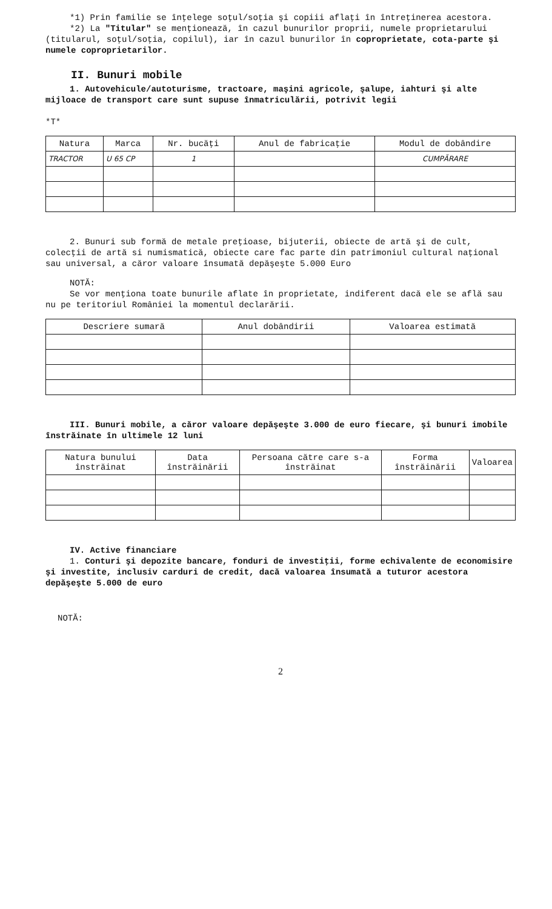*1) Prin familie se înţelege soţul/soţia şi copiii aflaţi în întreţinerea acestora.
*2) La "Titular" se menţionează, în cazul bunurilor proprii, numele proprietarului (titularul, soţul/soţia, copilul), iar în cazul bunurilor în coproprietate, cota-parte şi numele coproprietarilor.
II. Bunuri mobile
1. Autovehicule/autoturisme, tractoare, maşini agricole, şalupe, iahturi şi alte mijloace de transport care sunt supuse înmatriculării, potrivit legii
*T*
| Natura | Marca | Nr. bucăţi | Anul de fabricaţie | Modul de dobândire |
| --- | --- | --- | --- | --- |
| TRACTOR | U 65 CP | 1 | | CUMPĂRARE |
2. Bunuri sub formă de metale preţioase, bijuterii, obiecte de artă şi de cult, colecţii de artă si numismatică, obiecte care fac parte din patrimoniul cultural naţional sau universal, a căror valoare însumată depăşeşte 5.000 Euro
NOTĂ:
Se vor menţiona toate bunurile aflate în proprietate, indiferent dacă ele se află sau nu pe teritoriul României la momentul declarării.
| Descriere sumară | Anul dobândirii | Valoarea estimată |
| --- | --- | --- |
III. Bunuri mobile, a căror valoare depăşeşte 3.000 de euro fiecare, şi bunuri imobile înstrăinate în ultimele 12 luni
| Natura bunului înstrăinat | Data înstrăinării | Persoana către care s-a înstrăinat | Forma înstrăinării | Valoarea |
| --- | --- | --- | --- | --- |
IV. Active financiare
1. Conturi şi depozite bancare, fonduri de investiţii, forme echivalente de economisire şi investite, inclusiv carduri de credit, dacă valoarea însumată a tuturor acestora depăşeşte 5.000 de euro
NOTĂ:
2